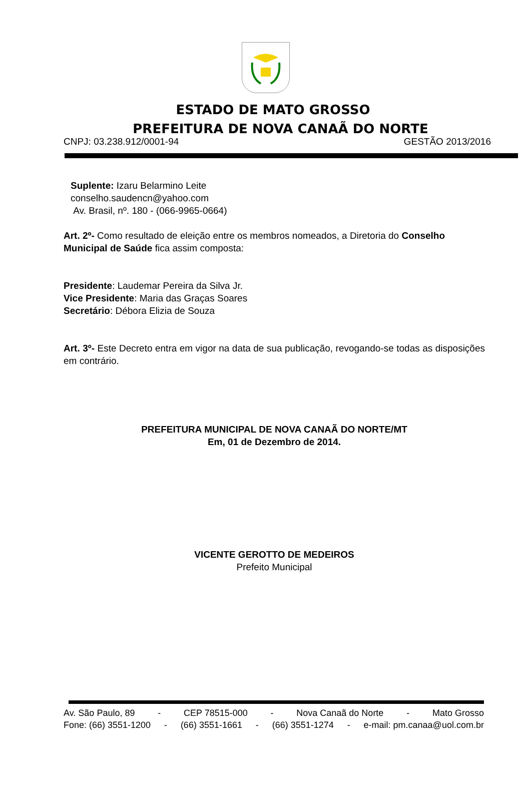ESTADO DE MATO GROSSO
PREFEITURA DE NOVA CANAÃ DO NORTE
CNPJ: 03.238.912/0001-94 GESTÃO 2013/2016
Suplente: Izaru Belarmino Leite
conselho.saudencn@yahoo.com
Av. Brasil, nº. 180 - (066-9965-0664)
Art. 2º- Como resultado de eleição entre os membros nomeados, a Diretoria do Conselho Municipal de Saúde fica assim composta:
Presidente: Laudemar Pereira da Silva Jr.
Vice Presidente: Maria das Graças Soares
Secretário: Débora Elizia de Souza
Art. 3º- Este Decreto entra em vigor na data de sua publicação, revogando-se todas as disposições em contrário.
PREFEITURA MUNICIPAL DE NOVA CANAÃ DO NORTE/MT
Em, 01 de Dezembro de 2014.
VICENTE GEROTTO DE MEDEIROS
Prefeito Municipal
Av. São Paulo, 89 - CEP 78515-000 - Nova Canaã do Norte - Mato Grosso
Fone: (66) 3551-1200 - (66) 3551-1661 - (66) 3551-1274 - e-mail: pm.canaa@uol.com.br